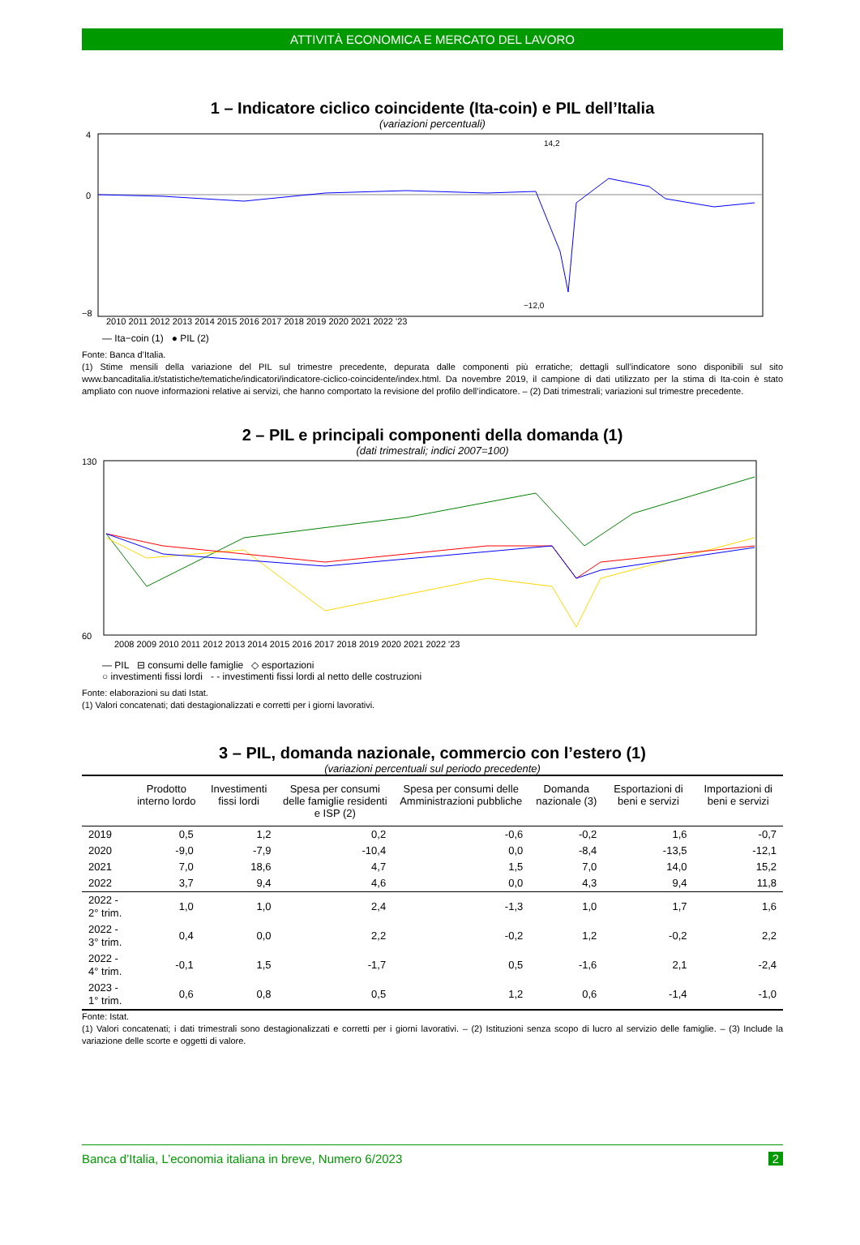ATTIVITÀ ECONOMICA E MERCATO DEL LAVORO
1 – Indicatore ciclico coincidente (Ita-coin) e PIL dell’Italia
(variazioni percentuali)
4
0
−8
14,2
−12,0
2010 2011 2012 2013 2014 2015 2016 2017 2018 2019 2020 2021 2022 '23
— Ita−coin (1) ● PIL (2)
Fonte: Banca d’Italia.
(1) Stime mensili della variazione del PIL sul trimestre precedente, depurata dalle componenti più erratiche; dettagli sull’indicatore sono disponibili sul sito www.bancaditalia.it/statistiche/tematiche/indicatori/indicatore-ciclico-coincidente/index.html. Da novembre 2019, il campione di dati utilizzato per la stima di Ita-coin è stato ampliato con nuove informazioni relative ai servizi, che hanno comportato la revisione del profilo dell’indicatore. – (2) Dati trimestrali; variazioni sul trimestre precedente.
2 – PIL e principali componenti della domanda (1)
(dati trimestrali; indici 2007=100)
130
60
2008 2009 2010 2011 2012 2013 2014 2015 2016 2017 2018 2019 2020 2021 2022 '23
— PIL ⊟ consumi delle famiglie ◇ esportazioni
○ investimenti fissi lordi - - investimenti fissi lordi al netto delle costruzioni
Fonte: elaborazioni su dati Istat.
(1) Valori concatenati; dati destagionalizzati e corretti per i giorni lavorativi.
3 – PIL, domanda nazionale, commercio con l’estero (1)
(variazioni percentuali sul periodo precedente)
| | Prodotto interno lordo | Investimenti fissi lordi | Spesa per consumi delle famiglie residenti e ISP (2) | Spesa per consumi delle Amministrazioni pubbliche | Domanda nazionale (3) | Esportazioni di beni e servizi | Importazioni di beni e servizi |
| --- | --- | --- | --- | --- | --- | --- | --- |
| 2019 | 0,5 | 1,2 | 0,2 | -0,6 | -0,2 | 1,6 | -0,7 |
| 2020 | -9,0 | -7,9 | -10,4 | 0,0 | -8,4 | -13,5 | -12,1 |
| 2021 | 7,0 | 18,6 | 4,7 | 1,5 | 7,0 | 14,0 | 15,2 |
| 2022 | 3,7 | 9,4 | 4,6 | 0,0 | 4,3 | 9,4 | 11,8 |
| 2022 - 2° trim. | 1,0 | 1,0 | 2,4 | -1,3 | 1,0 | 1,7 | 1,6 |
| 2022 - 3° trim. | 0,4 | 0,0 | 2,2 | -0,2 | 1,2 | -0,2 | 2,2 |
| 2022 - 4° trim. | -0,1 | 1,5 | -1,7 | 0,5 | -1,6 | 2,1 | -2,4 |
| 2023 - 1° trim. | 0,6 | 0,8 | 0,5 | 1,2 | 0,6 | -1,4 | -1,0 |
Fonte: Istat.
(1) Valori concatenati; i dati trimestrali sono destagionalizzati e corretti per i giorni lavorativi. – (2) Istituzioni senza scopo di lucro al servizio delle famiglie. – (3) Include la variazione delle scorte e oggetti di valore.
Banca d’Italia, L’economia italiana in breve, Numero 6/2023 2